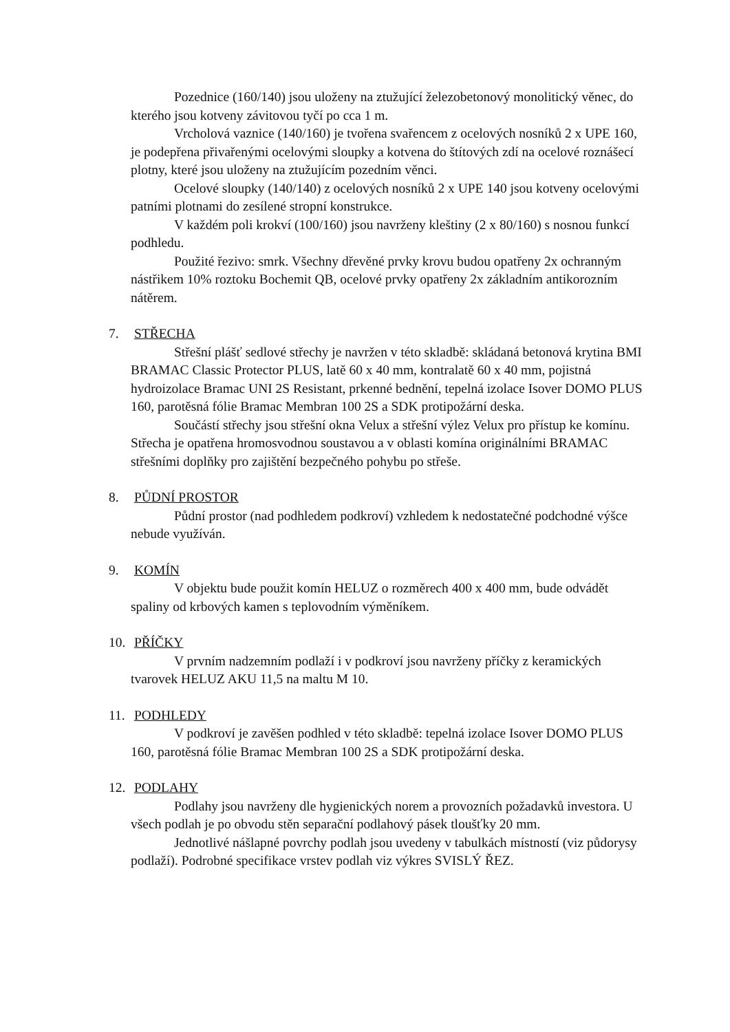Pozednice (160/140) jsou uloženy na ztužující železobetonový monolitický věnec, do kterého jsou kotveny závitovou tyčí po cca 1 m.
Vrcholová vaznice (140/160) je tvořena svařencem z ocelových nosníků 2 x UPE 160, je podepřena přivařenými ocelovými sloupky a kotvena do štítových zdí na ocelové roznášecí plotny, které jsou uloženy na ztužujícím pozedním věnci.
Ocelové sloupky (140/140) z ocelových nosníků 2 x UPE 140 jsou kotveny ocelovými patními plotnami do zesílené stropní konstrukce.
V každém poli krokví (100/160) jsou navrženy kleštiny (2 x 80/160) s nosnou funkcí podhledu.
Použité řezivo: smrk. Všechny dřevěné prvky krovu budou opatřeny 2x ochranným nástřikem 10% roztoku Bochemit QB, ocelové prvky opatřeny 2x základním antikorozním nátěrem.
7. STŘECHA
Střešní plášť sedlové střechy je navržen v této skladbě: skládaná betonová krytina BMI BRAMAC Classic Protector PLUS, latě 60 x 40 mm, kontralatě 60 x 40 mm, pojistná hydroizolace Bramac UNI 2S Resistant, prkenné bednění, tepelná izolace Isover DOMO PLUS 160, parotěsná fólie Bramac Membran 100 2S a SDK protipožární deska.
Součástí střechy jsou střešní okna Velux a střešní výlez Velux pro přístup ke komínu. Střecha je opatřena hromosvodnou soustavou a v oblasti komína originálními BRAMAC střešními doplňky pro zajištění bezpečného pohybu po střeše.
8. PŮDNÍ PROSTOR
Půdní prostor (nad podhledem podkroví) vzhledem k nedostatečné podchodné výšce nebude využíván.
9. KOMÍN
V objektu bude použit komín HELUZ o rozměrech 400 x 400 mm, bude odvádět spaliny od krbových kamen s teplovodním výměníkem.
10. PŘÍČKY
V prvním nadzemním podlaží i v podkroví jsou navrženy příčky z keramických tvarovek HELUZ AKU 11,5 na maltu M 10.
11. PODHLEDY
V podkroví je zavěšen podhled v této skladbě: tepelná izolace Isover DOMO PLUS 160, parotěsná fólie Bramac Membran 100 2S a SDK protipožární deska.
12. PODLAHY
Podlahy jsou navrženy dle hygienických norem a provozních požadavků investora. U všech podlah je po obvodu stěn separační podlahový pásek tloušťky 20 mm.
Jednotlivé nášlapné povrchy podlah jsou uvedeny v tabulkách místností (viz půdorysy podlaží). Podrobné specifikace vrstev podlah viz výkres SVISLÝ ŘEZ.